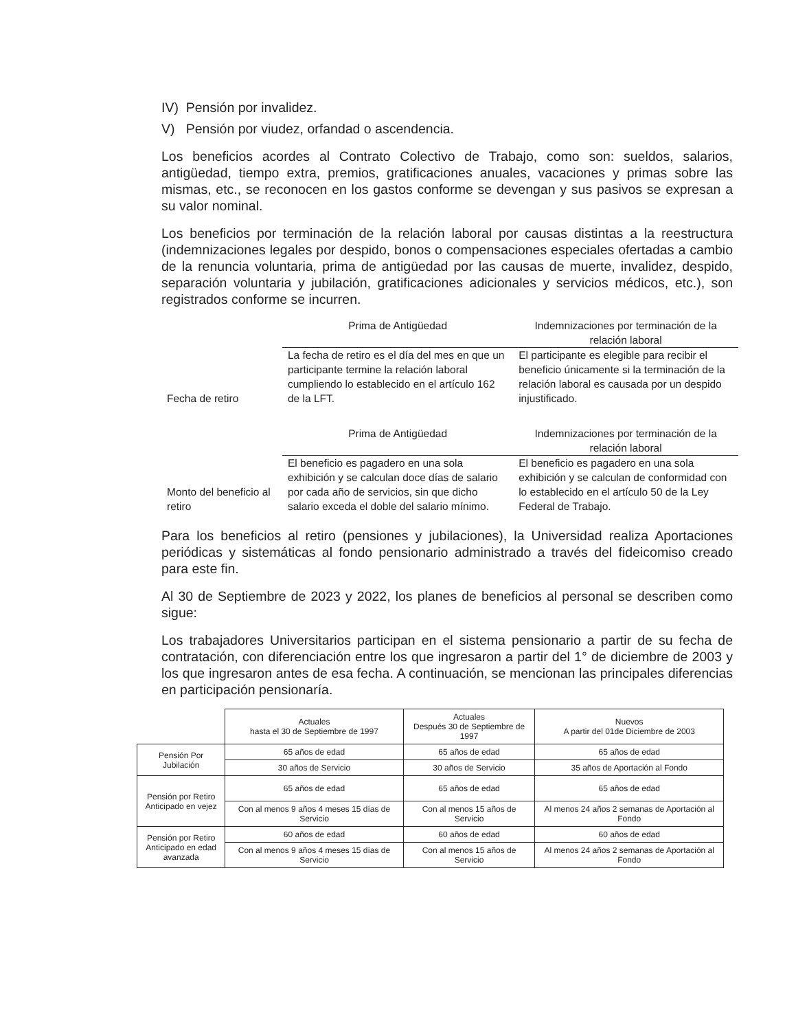IV) Pensión por invalidez.
V) Pensión por viudez, orfandad o ascendencia.
Los beneficios acordes al Contrato Colectivo de Trabajo, como son: sueldos, salarios, antigüedad, tiempo extra, premios, gratificaciones anuales, vacaciones y primas sobre las mismas, etc., se reconocen en los gastos conforme se devengan y sus pasivos se expresan a su valor nominal.
Los beneficios por terminación de la relación laboral por causas distintas a la reestructura (indemnizaciones legales por despido, bonos o compensaciones especiales ofertadas a cambio de la renuncia voluntaria, prima de antigüedad por las causas de muerte, invalidez, despido, separación voluntaria y jubilación, gratificaciones adicionales y servicios médicos, etc.), son registrados conforme se incurren.
| Fecha de retiro | Prima de Antigüedad | Indemnizaciones por terminación de la relación laboral |
| | La fecha de retiro es el día del mes en que un participante termine la relación laboral cumpliendo lo establecido en el artículo 162 de la LFT. | El participante es elegible para recibir el beneficio únicamente si la terminación de la relación laboral es causada por un despido injustificado. |
| Monto del beneficio al retiro | Prima de Antigüedad | Indemnizaciones por terminación de la relación laboral |
| | El beneficio es pagadero en una sola exhibición y se calculan doce días de salario por cada año de servicios, sin que dicho salario exceda el doble del salario mínimo. | El beneficio es pagadero en una sola exhibición y se calculan de conformidad con lo establecido en el artículo 50 de la Ley Federal de Trabajo. |
Para los beneficios al retiro (pensiones y jubilaciones), la Universidad realiza Aportaciones periódicas y sistemáticas al fondo pensionario administrado a través del fideicomiso creado para este fin.
Al 30 de Septiembre de 2023 y 2022, los planes de beneficios al personal se describen como sigue:
Los trabajadores Universitarios participan en el sistema pensionario a partir de su fecha de contratación, con diferenciación entre los que ingresaron a partir del 1° de diciembre de 2003 y los que ingresaron antes de esa fecha. A continuación, se mencionan las principales diferencias en participación pensionaría.
| | Actuales hasta el 30 de Septiembre de 1997 | Actuales Después 30 de Septiembre de 1997 | Nuevos A partir del 01de Diciembre de 2003 |
| Pensión Por Jubilación | 65 años de edad | 65 años de edad | 65 años de edad |
| | 30 años de Servicio | 30 años de Servicio | 35 años de Aportación al Fondo |
| Pensión por Retiro Anticipado en vejez | 65 años de edad | 65 años de edad | 65 años de edad |
| | Con al menos 9 años 4 meses 15 días de Servicio | Con al menos 15 años de Servicio | Al menos 24 años 2 semanas de Aportación al Fondo |
| Pensión por Retiro Anticipado en edad avanzada | 60 años de edad | 60 años de edad | 60 años de edad |
| | Con al menos 9 años 4 meses 15 días de Servicio | Con al menos 15 años de Servicio | Al menos 24 años 2 semanas de Aportación al Fondo |